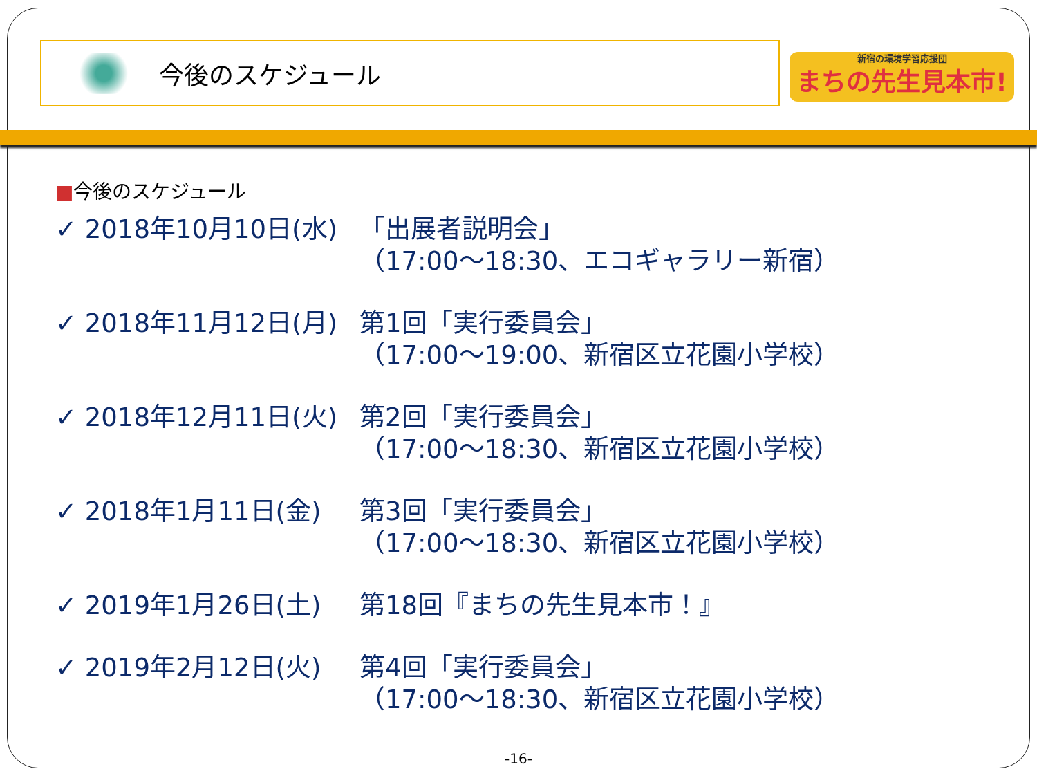今後のスケジュール
新宿の環境学習応援団
まちの先生見本市!
■今後のスケジュール
✓ 2018年10月10日(水) 「出展者説明会」
（17:00～18:30、エコギャラリー新宿）
✓ 2018年11月12日(月) 第1回「実行委員会」
（17:00～19:00、新宿区立花園小学校）
✓ 2018年12月11日(火) 第2回「実行委員会」
（17:00～18:30、新宿区立花園小学校）
✓ 2018年1月11日(金) 第3回「実行委員会」
（17:00～18:30、新宿区立花園小学校）
✓ 2019年1月26日(土) 第18回『まちの先生見本市！』
✓ 2019年2月12日(火) 第4回「実行委員会」
（17:00～18:30、新宿区立花園小学校）
-16-